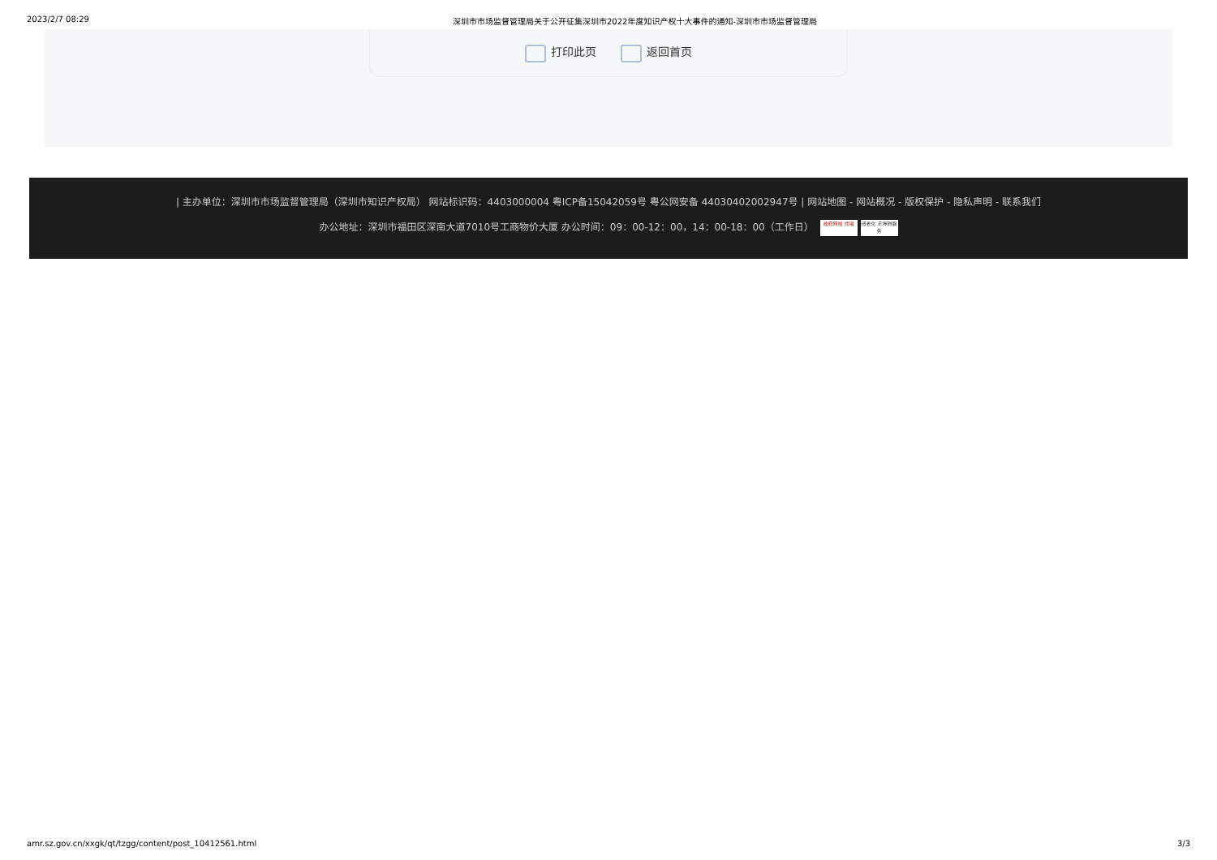2023/2/7 08:29 深圳市市场监督管理局关于公开征集深圳市2022年度知识产权十大事件的通知-深圳市市场监督管理局
打印此页 返回首页
| 主办单位：深圳市市场监督管理局（深圳市知识产权局） 网站标识码：4403000004 粤ICP备15042059号 粤公网安备 44030402002947号 | 网站地图 - 网站概况 - 版权保护 - 隐私声明 - 联系我们
办公地址：深圳市福田区深南大道7010号工商物价大厦 办公时间：09：00-12：00，14：00-18：00（工作日） 政府网站 找错 适老化 无障碍服务
amr.sz.gov.cn/xxgk/qt/tzgg/content/post_10412561.html 3/3